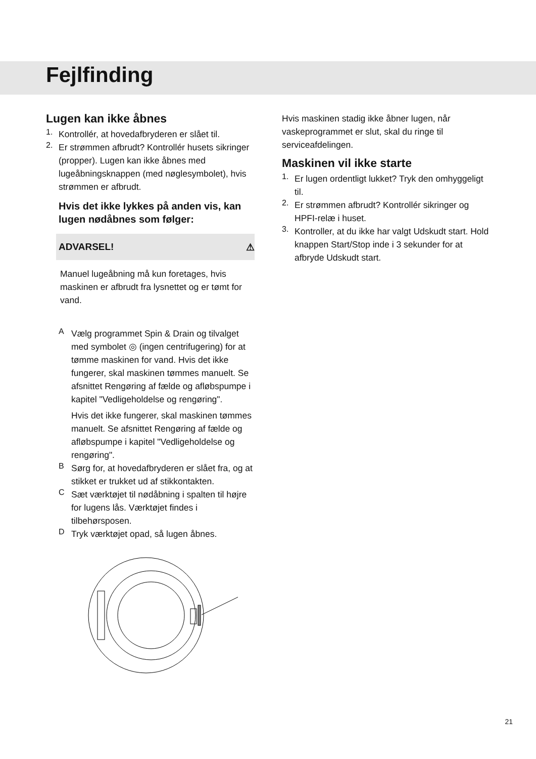Fejlfinding
Lugen kan ikke åbnes
1.
Kontrollér, at hovedafbryderen er slået til.
2.
Er strømmen afbrudt? Kontrollér husets sikringer (propper). Lugen kan ikke åbnes med lugeåbningsknappen (med nøglesymbolet), hvis strømmen er afbrudt.
Hvis det ikke lykkes på anden vis, kan lugen nødåbnes som følger:
ADVARSEL! ⚠
Manuel lugeåbning må kun foretages, hvis maskinen er afbrudt fra lysnettet og er tømt for vand.
A
Vælg programmet Spin & Drain og tilvalget med symbolet ◎ (ingen centrifugering) for at tømme maskinen for vand. Hvis det ikke fungerer, skal maskinen tømmes manuelt. Se afsnittet Rengøring af fælde og afløbspumpe i kapitel "Vedligeholdelse og rengøring".
Hvis det ikke fungerer, skal maskinen tømmes manuelt. Se afsnittet Rengøring af fælde og afløbspumpe i kapitel "Vedligeholdelse og rengøring".
B
Sørg for, at hovedafbryderen er slået fra, og at stikket er trukket ud af stikkontakten.
C
Sæt værktøjet til nødåbning i spalten til højre for lugens lås. Værktøjet findes i tilbehørsposen.
D
Tryk værktøjet opad, så lugen åbnes.
Hvis maskinen stadig ikke åbner lugen, når vaskeprogrammet er slut, skal du ringe til serviceafdelingen.
Maskinen vil ikke starte
1.
Er lugen ordentligt lukket? Tryk den omhyggeligt til.
2.
Er strømmen afbrudt? Kontrollér sikringer og HPFI-relæ i huset.
3.
Kontroller, at du ikke har valgt Udskudt start. Hold knappen Start/Stop inde i 3 sekunder for at afbryde Udskudt start.
21